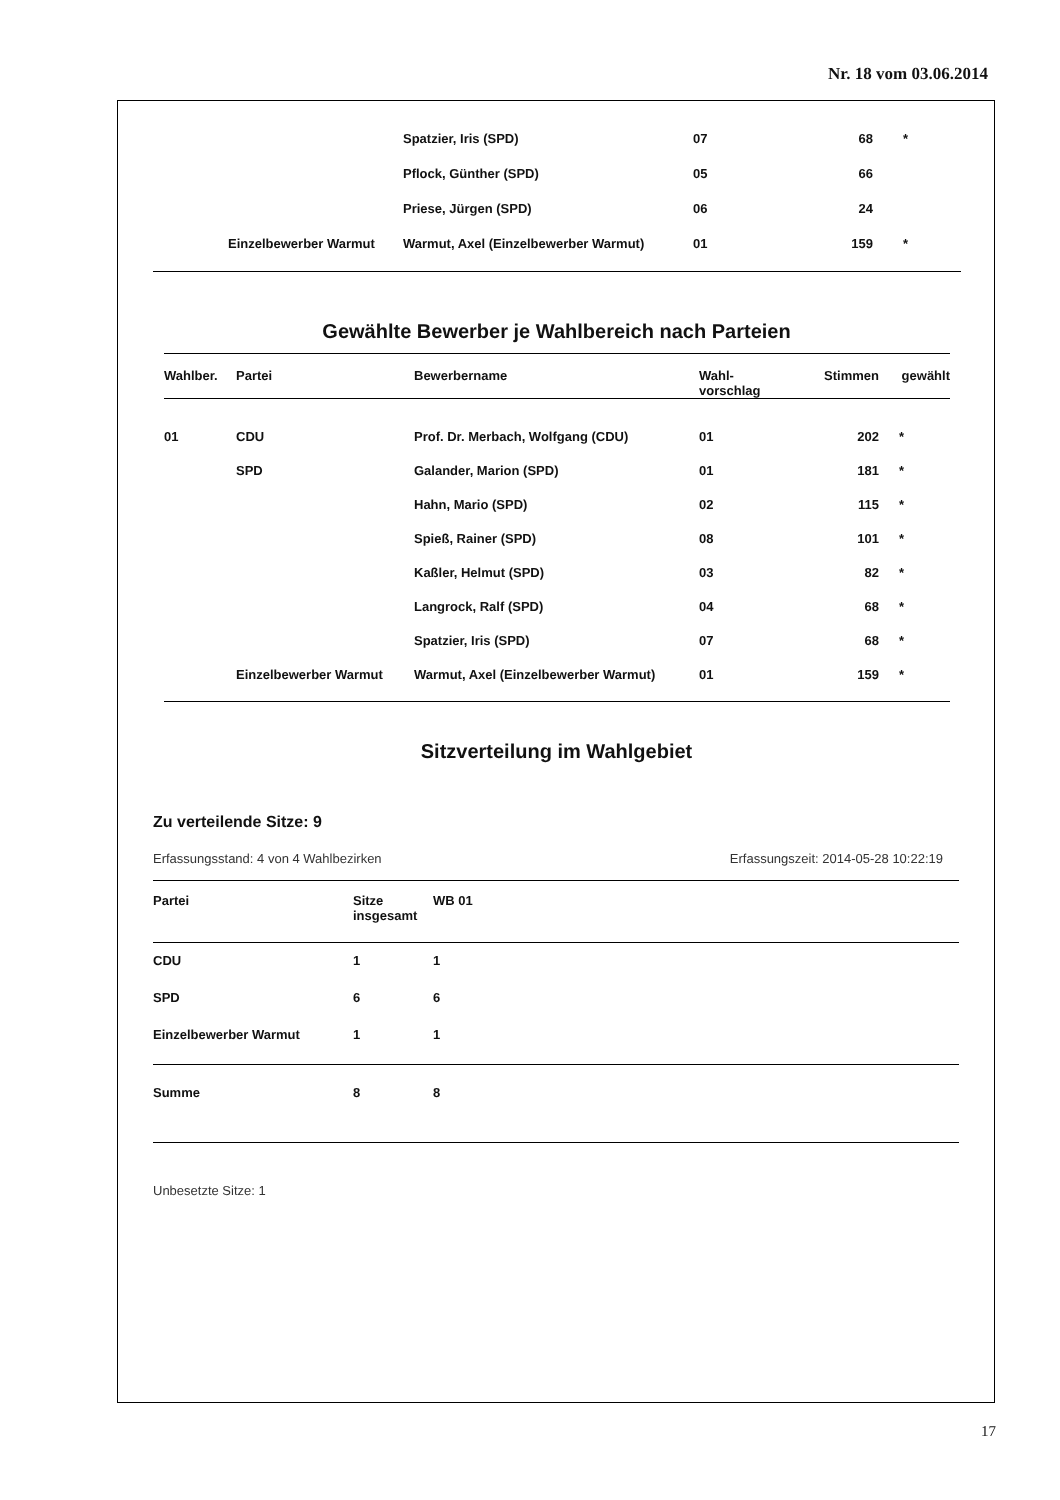Nr. 18 vom 03.06.2014
| | | Spatzier, Iris (SPD) | 07 | 68 | * |
| | | Pflock, Günther (SPD) | 05 | 66 | |
| | | Priese, Jürgen (SPD) | 06 | 24 | |
| | Einzelbewerber Warmut | Warmut, Axel (Einzelbewerber Warmut) | 01 | 159 | * |
Gewählte Bewerber je Wahlbereich nach Parteien
| Wahlber. | Partei | Bewerbername | Wahl- vorschlag | Stimmen | gewählt |
| --- | --- | --- | --- | --- | --- |
| 01 | CDU | Prof. Dr. Merbach, Wolfgang (CDU) | 01 | 202 | * |
| | SPD | Galander, Marion (SPD) | 01 | 181 | * |
| | | Hahn, Mario (SPD) | 02 | 115 | * |
| | | Spieß, Rainer (SPD) | 08 | 101 | * |
| | | Kaßler, Helmut (SPD) | 03 | 82 | * |
| | | Langrock, Ralf (SPD) | 04 | 68 | * |
| | | Spatzier, Iris (SPD) | 07 | 68 | * |
| | Einzelbewerber Warmut | Warmut, Axel (Einzelbewerber Warmut) | 01 | 159 | * |
Sitzverteilung im Wahlgebiet
Zu verteilende Sitze: 9
Erfassungsstand: 4 von 4 Wahlbezirken Erfassungszeit: 2014-05-28 10:22:19
| Partei | Sitze insgesamt | WB 01 |
| --- | --- | --- |
| CDU | 1 | 1 |
| SPD | 6 | 6 |
| Einzelbewerber Warmut | 1 | 1 |
| Summe | 8 | 8 |
Unbesetzte Sitze: 1
17